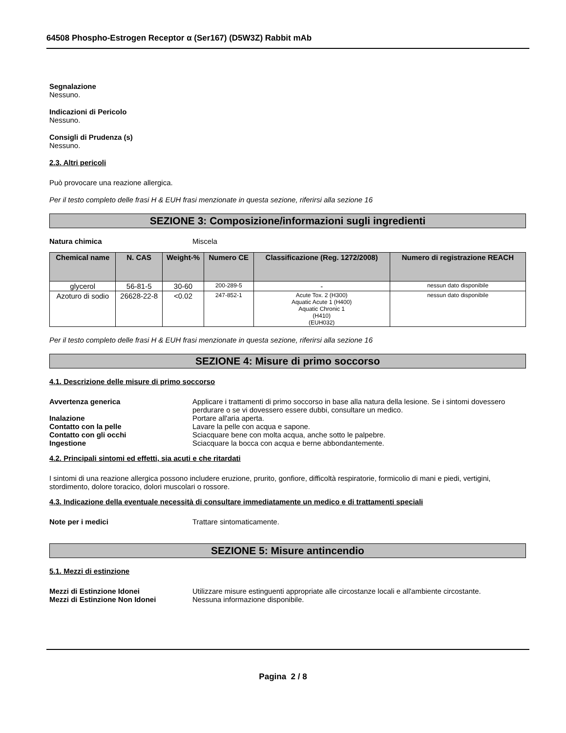64508 Phospho-Estrogen Receptor α (Ser167) (D5W3Z) Rabbit mAb
Segnalazione
Nessuno.
Indicazioni di Pericolo
Nessuno.
Consigli di Prudenza (s)
Nessuno.
2.3. Altri pericoli
Può provocare una reazione allergica.
Per il testo completo delle frasi H & EUH frasi menzionate in questa sezione, riferirsi alla sezione 16
SEZIONE 3: Composizione/informazioni sugli ingredienti
Natura chimica Miscela
| Chemical name | N. CAS | Weight-% | Numero CE | Classificazione (Reg. 1272/2008) | Numero di registrazione REACH |
| --- | --- | --- | --- | --- | --- |
| glycerol | 56-81-5 | 30-60 | 200-289-5 | - | nessun dato disponibile |
| Azoturo di sodio | 26628-22-8 | <0.02 | 247-852-1 | Acute Tox. 2 (H300) Aquatic Acute 1 (H400) Aquatic Chronic 1 (H410) (EUH032) | nessun dato disponibile |
Per il testo completo delle frasi H & EUH frasi menzionate in questa sezione, riferirsi alla sezione 16
SEZIONE 4: Misure di primo soccorso
4.1. Descrizione delle misure di primo soccorso
Avvertenza generica Applicare i trattamenti di primo soccorso in base alla natura della lesione. Se i sintomi dovessero perdurare o se vi dovessero essere dubbi, consultare un medico.
Inalazione Portare all'aria aperta.
Contatto con la pelle Lavare la pelle con acqua e sapone.
Contatto con gli occhi Sciacquare bene con molta acqua, anche sotto le palpebre.
Ingestione Sciacquare la bocca con acqua e berne abbondantemente.
4.2. Principali sintomi ed effetti, sia acuti e che ritardati
I sintomi di una reazione allergica possono includere eruzione, prurito, gonfiore, difficoltà respiratorie, formicolio di mani e piedi, vertigini, stordimento, dolore toracico, dolori muscolari o rossore.
4.3. Indicazione della eventuale necessità di consultare immediatamente un medico e di trattamenti speciali
Note per i medici Trattare sintomaticamente.
SEZIONE 5: Misure antincendio
5.1. Mezzi di estinzione
Mezzi di Estinzione Idonei Utilizzare misure estinguenti appropriate alle circostanze locali e all'ambiente circostante.
Mezzi di Estinzione Non Idonei Nessuna informazione disponibile.
Pagina 2 / 8